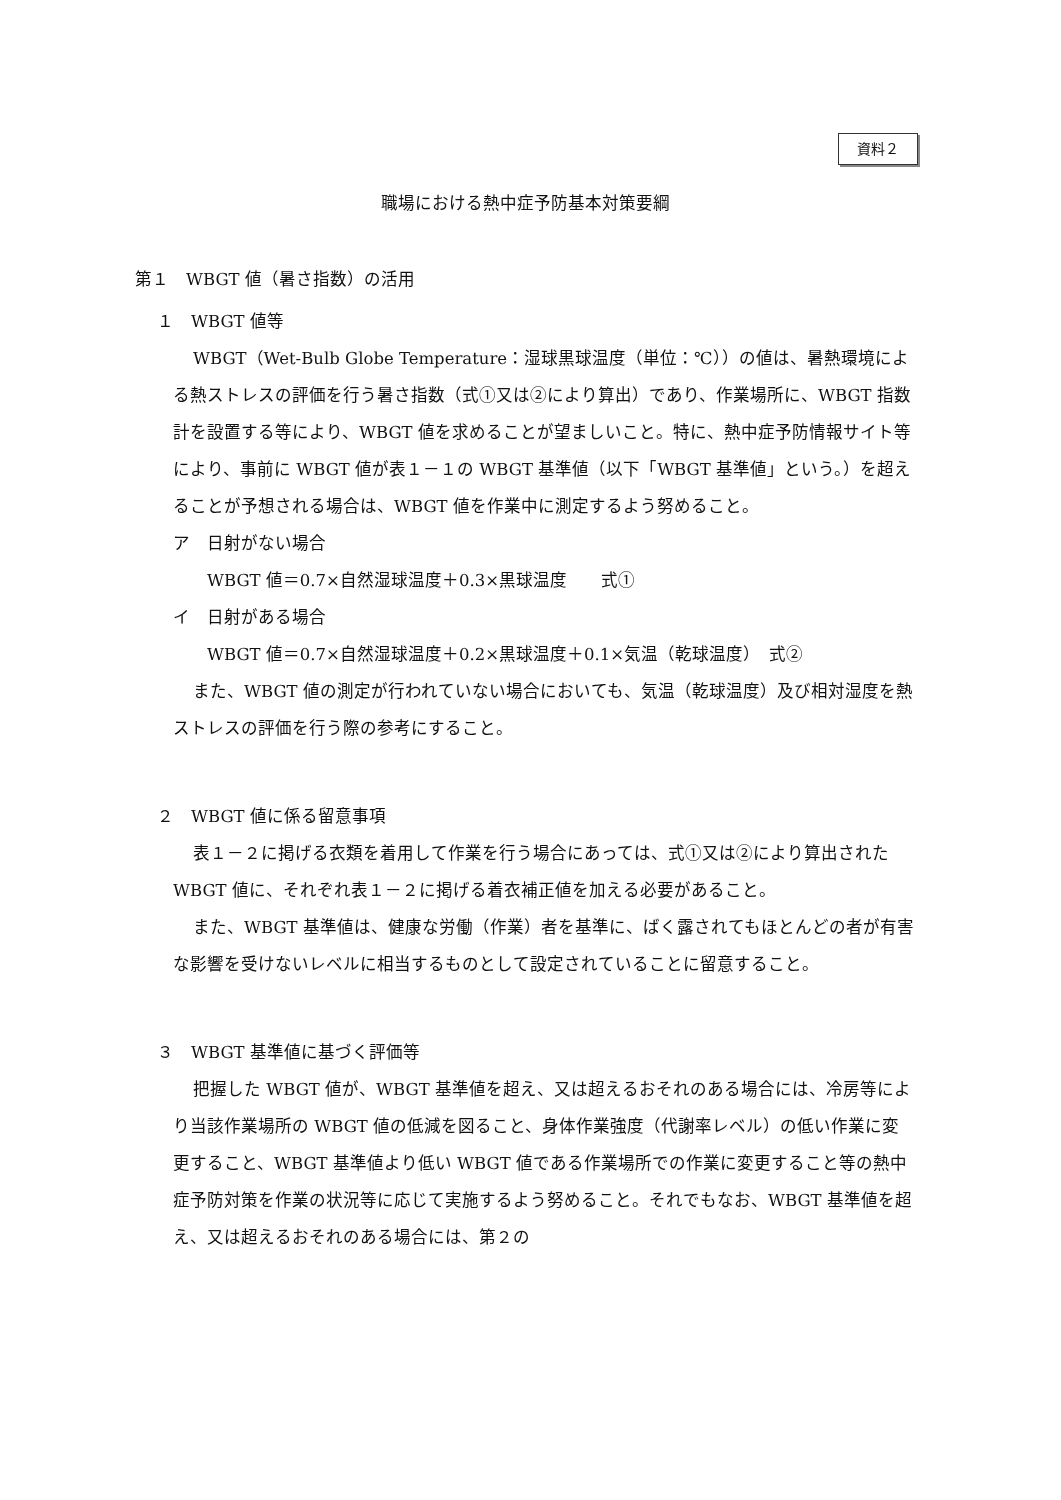資料２
職場における熱中症予防基本対策要綱
第１　WBGT 値（暑さ指数）の活用
１　WBGT 値等
WBGT（Wet-Bulb Globe Temperature：湿球黒球温度（単位：℃））の値は、暑熱環境による熱ストレスの評価を行う暑さ指数（式①又は②により算出）であり、作業場所に、WBGT 指数計を設置する等により、WBGT 値を求めることが望ましいこと。特に、熱中症予防情報サイト等により、事前に WBGT 値が表１－１の WBGT 基準値（以下「WBGT 基準値」という。）を超えることが予想される場合は、WBGT 値を作業中に測定するよう努めること。
ア　日射がない場合
WBGT 値＝0.7×自然湿球温度＋0.3×黒球温度　　式①
イ　日射がある場合
WBGT 値＝0.7×自然湿球温度＋0.2×黒球温度＋0.1×気温（乾球温度）　式②
また、WBGT 値の測定が行われていない場合においても、気温（乾球温度）及び相対湿度を熱ストレスの評価を行う際の参考にすること。
２　WBGT 値に係る留意事項
表１－２に掲げる衣類を着用して作業を行う場合にあっては、式①又は②により算出された WBGT 値に、それぞれ表１－２に掲げる着衣補正値を加える必要があること。
また、WBGT 基準値は、健康な労働（作業）者を基準に、ばく露されてもほとんどの者が有害な影響を受けないレベルに相当するものとして設定されていることに留意すること。
３　WBGT 基準値に基づく評価等
把握した WBGT 値が、WBGT 基準値を超え、又は超えるおそれのある場合には、冷房等により当該作業場所の WBGT 値の低減を図ること、身体作業強度（代謝率レベル）の低い作業に変更すること、WBGT 基準値より低い WBGT 値である作業場所での作業に変更すること等の熱中症予防対策を作業の状況等に応じて実施するよう努めること。それでもなお、WBGT 基準値を超え、又は超えるおそれのある場合には、第２の